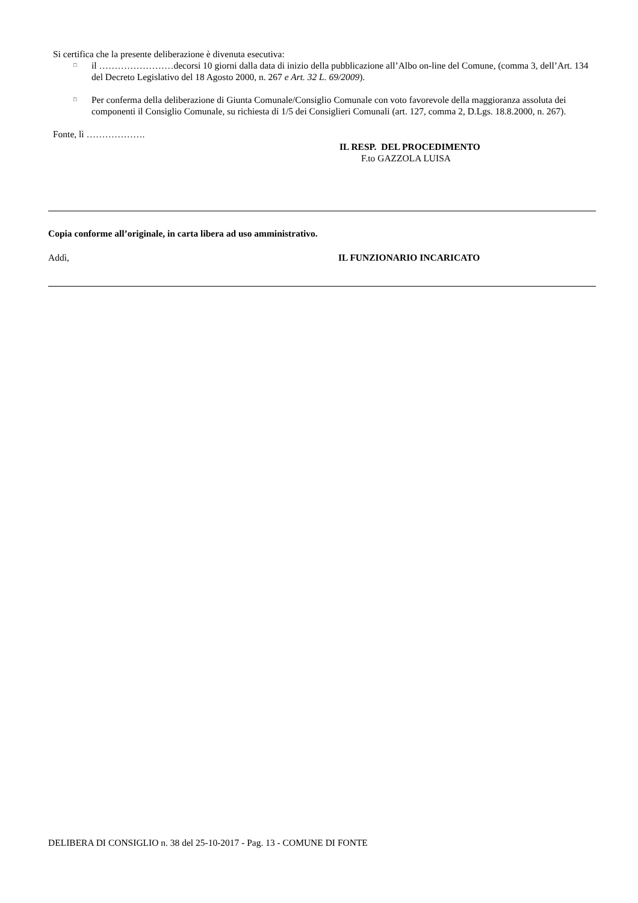Si certifica che la presente deliberazione è divenuta esecutiva:
□ il ……………………decorsi 10 giorni dalla data di inizio della pubblicazione all’Albo on-line del Comune, (comma 3, dell’Art. 134 del Decreto Legislativo del 18 Agosto 2000, n. 267 e Art. 32 L. 69/2009).
□ Per conferma della deliberazione di Giunta Comunale/Consiglio Comunale con voto favorevole della maggioranza assoluta dei componenti il Consiglio Comunale, su richiesta di 1/5 dei Consiglieri Comunali (art. 127, comma 2, D.Lgs. 18.8.2000, n. 267).
Fonte, lì ……………….
IL RESP. DEL PROCEDIMENTO
F.to GAZZOLA LUISA
Copia conforme all’originale, in carta libera ad uso amministrativo.
Addì, IL FUNZIONARIO INCARICATO
DELIBERA DI CONSIGLIO n. 38 del 25-10-2017 - Pag. 13 - COMUNE DI FONTE